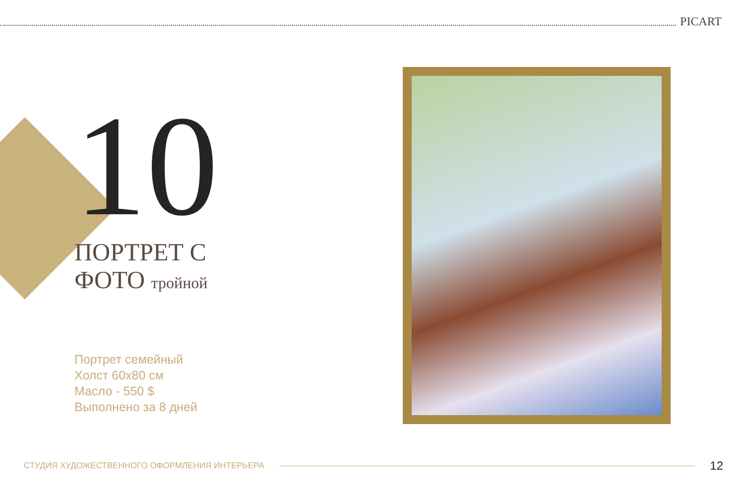PICART
10
ПОРТРЕТ С
ФОТО тройной
Портрет семейный
Холст 60х80 см
Масло - 550 $
Выполнено за 8 дней
СТУДИЯ ХУДОЖЕСТВЕННОГО ОФОРМЛЕНИЯ ИНТЕРЬЕРА
12